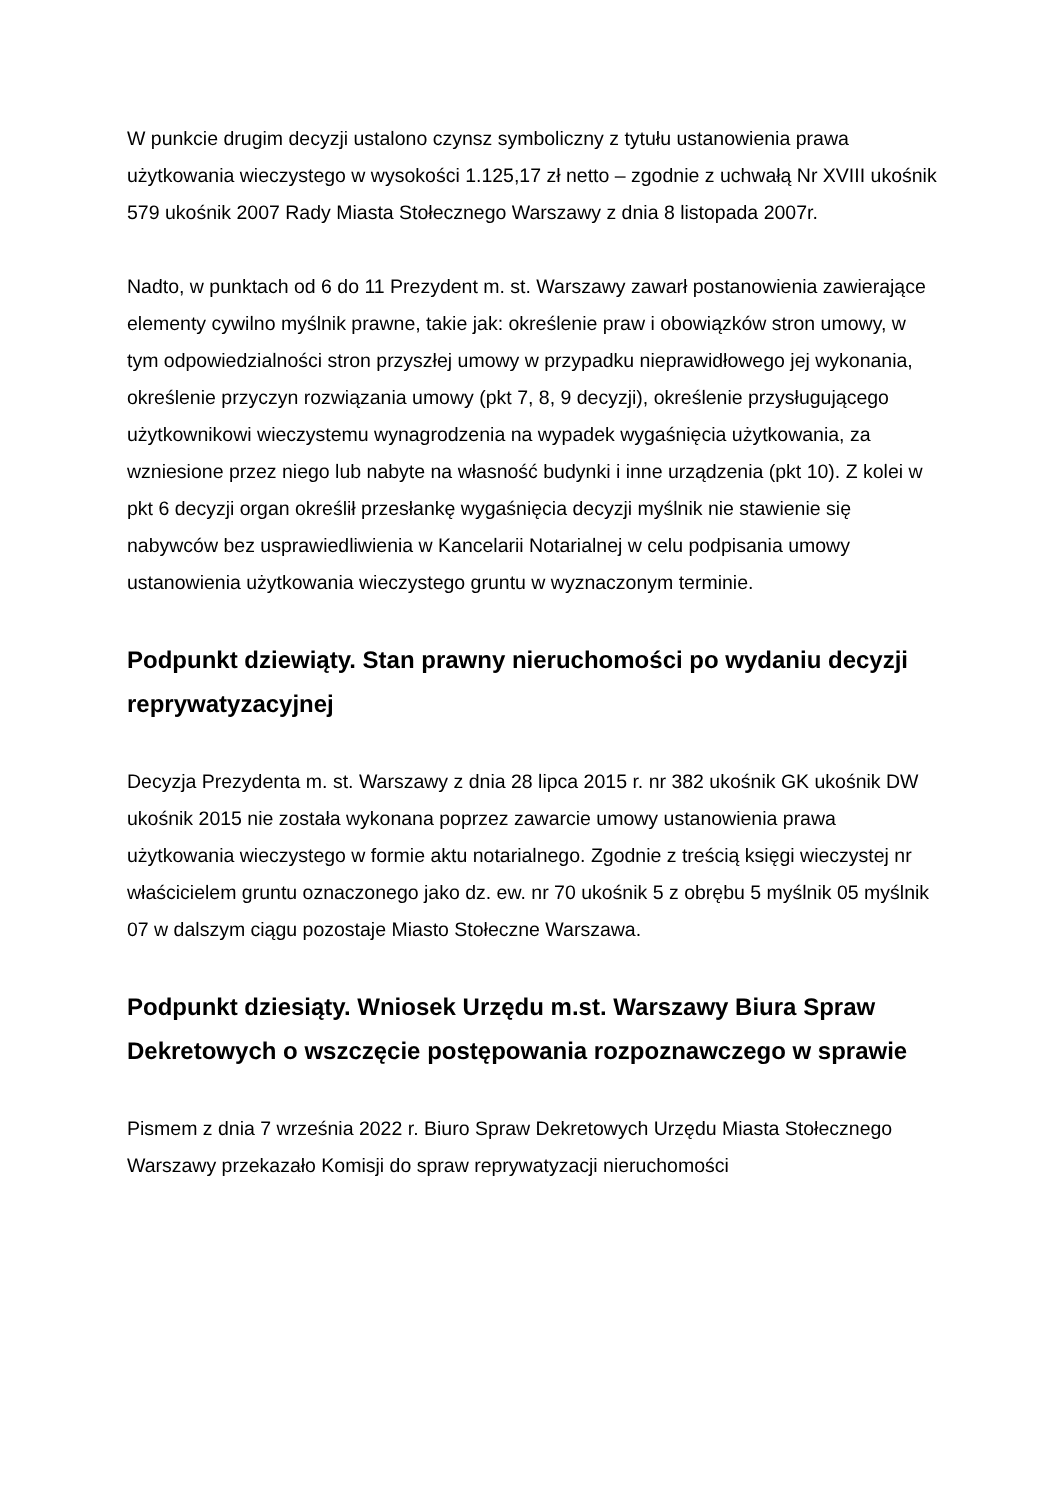W punkcie drugim decyzji ustalono czynsz symboliczny z tytułu ustanowienia prawa użytkowania wieczystego w wysokości 1.125,17 zł netto – zgodnie z uchwałą Nr XVIII ukośnik 579 ukośnik 2007 Rady Miasta Stołecznego Warszawy z dnia 8 listopada 2007r.
Nadto, w punktach od 6 do 11 Prezydent m. st. Warszawy zawarł postanowienia zawierające elementy cywilno myślnik prawne, takie jak: określenie praw i obowiązków stron umowy, w tym odpowiedzialności stron przyszłej umowy w przypadku nieprawidłowego jej wykonania, określenie przyczyn rozwiązania umowy (pkt 7, 8, 9 decyzji), określenie przysługującego użytkownikowi wieczystemu wynagrodzenia na wypadek wygaśnięcia użytkowania, za wzniesione przez niego lub nabyte na własność budynki i inne urządzenia (pkt 10). Z kolei w pkt 6 decyzji organ określił przesłankę wygaśnięcia decyzji myślnik nie stawienie się nabywców bez usprawiedliwienia w Kancelarii Notarialnej w celu podpisania umowy ustanowienia użytkowania wieczystego gruntu w wyznaczonym terminie.
Podpunkt dziewiąty. Stan prawny nieruchomości po wydaniu decyzji reprywatyzacyjnej
Decyzja Prezydenta m. st. Warszawy z dnia 28 lipca 2015 r. nr 382 ukośnik GK ukośnik DW ukośnik 2015 nie została wykonana poprzez zawarcie umowy ustanowienia prawa użytkowania wieczystego w formie aktu notarialnego. Zgodnie z treścią księgi wieczystej nr właścicielem gruntu oznaczonego jako dz. ew. nr 70 ukośnik 5 z obrębu 5 myślnik 05 myślnik 07 w dalszym ciągu pozostaje Miasto Stołeczne Warszawa.
Podpunkt dziesiąty. Wniosek Urzędu m.st. Warszawy Biura Spraw Dekretowych o wszczęcie postępowania rozpoznawczego w sprawie
Pismem z dnia 7 września 2022 r. Biuro Spraw Dekretowych Urzędu Miasta Stołecznego Warszawy przekazało Komisji do spraw reprywatyzacji nieruchomości